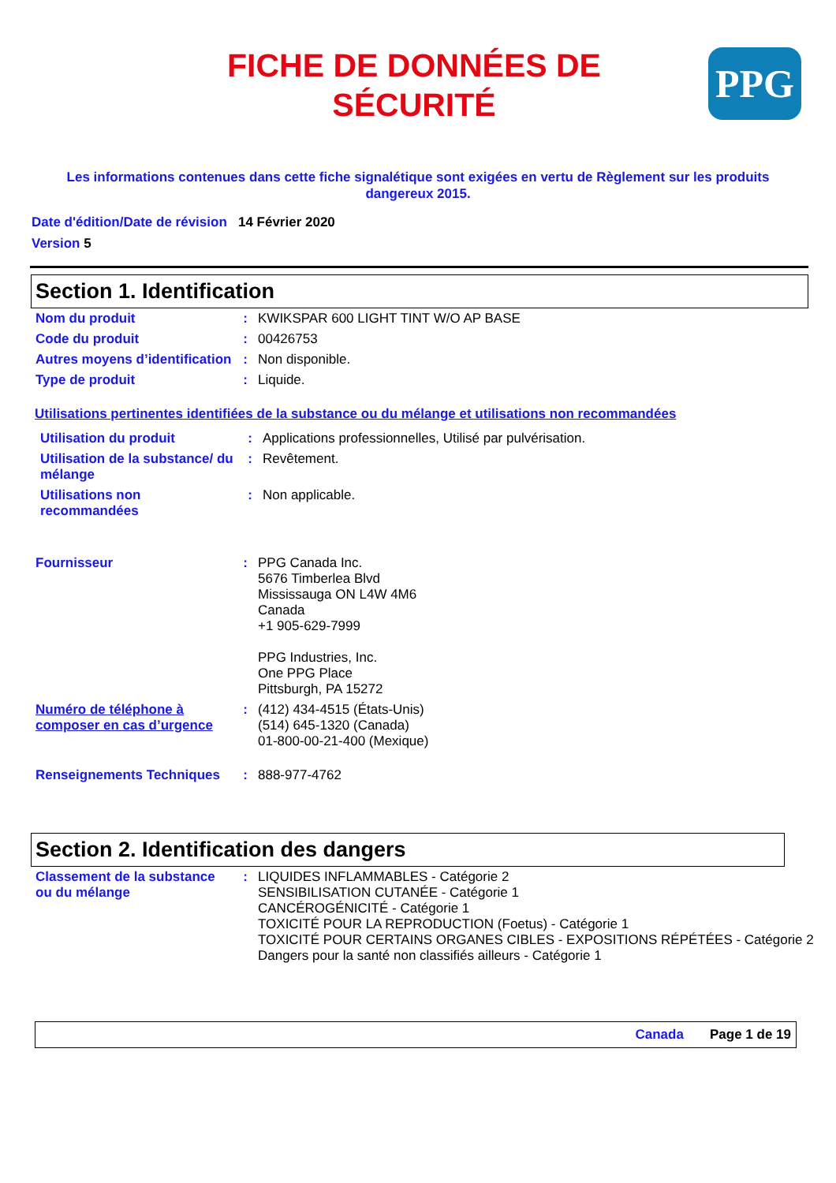FICHE DE DONNÉES DE
SÉCURITÉ
PPG
Les informations contenues dans cette fiche signalétique sont exigées en vertu de Règlement sur les produits dangereux 2015.
Date d'édition/Date de révision 14 Février 2020
Version 5
Section 1. Identification
| Nom du produit | : | KWIKSPAR 600 LIGHT TINT W/O AP BASE |
| Code du produit | : | 00426753 |
| Autres moyens d’identification | : | Non disponible. |
| Type de produit | : | Liquide. |
Utilisations pertinentes identifiées de la substance ou du mélange et utilisations non recommandées
| Utilisation du produit | : | Applications professionnelles, Utilisé par pulvérisation. |
| Utilisation de la substance/ du mélange | : | Revêtement. |
| Utilisations non recommandées | : | Non applicable. |
| Fournisseur | : | PPG Canada Inc. 5676 Timberlea Blvd Mississauga ON L4W 4M6 Canada +1 905-629-7999 PPG Industries, Inc. One PPG Place Pittsburgh, PA 15272 |
| Numéro de téléphone à composer en cas d’urgence | : | (412) 434-4515 (États-Unis) (514) 645-1320 (Canada) 01-800-00-21-400 (Mexique) |
| Renseignements Techniques | : | 888-977-4762 |
Section 2. Identification des dangers
| Classement de la substance ou du mélange | : | LIQUIDES INFLAMMABLES - Catégorie 2 SENSIBILISATION CUTANÉE - Catégorie 1 CANCÉROGÉNICITÉ - Catégorie 1 TOXICITÉ POUR LA REPRODUCTION (Foetus) - Catégorie 1 TOXICITÉ POUR CERTAINS ORGANES CIBLES - EXPOSITIONS RÉPÉTÉES - Catégorie 2 Dangers pour la santé non classifiés ailleurs - Catégorie 1 |
Canada Page 1 de 19